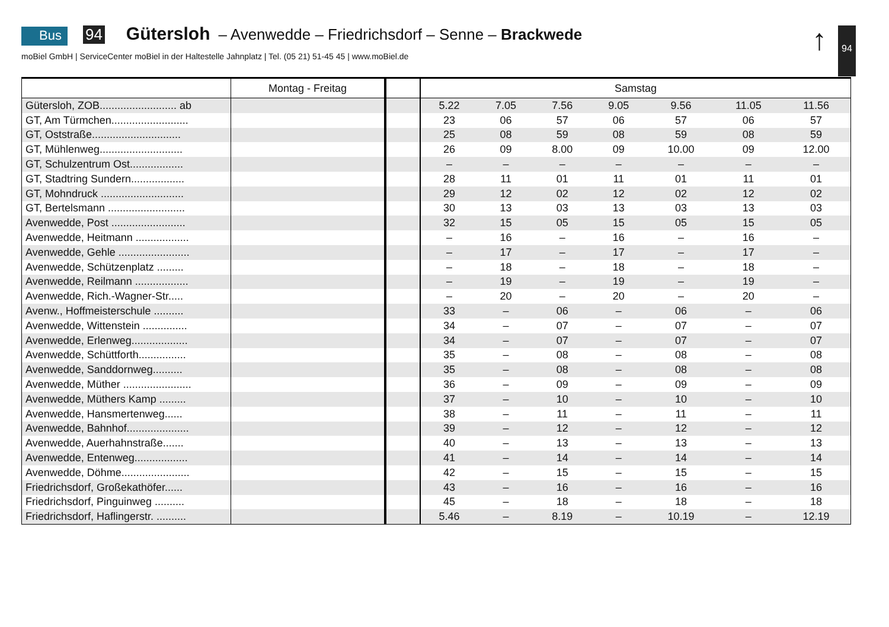Bus 94 Gütersloh – Avenwedde – Friedrichsdorf – Senne – Brackwede
moBiel GmbH | ServiceCenter moBiel in der Haltestelle Jahnplatz | Tel. (05 21) 51-45 45 | www.moBiel.de
↑ 94
| | Montag - Freitag | | Samstag | | | | | | |
| --- | --- | --- | --- | --- | --- | --- | --- | --- | --- |
| Gütersloh, ZOB.......................... ab | | | 5.22 | 7.05 | 7.56 | 9.05 | 9.56 | 11.05 | 11.56 |
| GT, Am Türmchen.......................... | | | 23 | 06 | 57 | 06 | 57 | 06 | 57 |
| GT, Oststraße.............................. | | | 25 | 08 | 59 | 08 | 59 | 08 | 59 |
| GT, Mühlenweg............................ | | | 26 | 09 | 8.00 | 09 | 10.00 | 09 | 12.00 |
| GT, Schulzentrum Ost.................. | | | – | – | – | – | – | – | – |
| GT, Stadtring Sundern.................. | | | 28 | 11 | 01 | 11 | 01 | 11 | 01 |
| GT, Mohndruck ............................ | | | 29 | 12 | 02 | 12 | 02 | 12 | 02 |
| GT, Bertelsmann .......................... | | | 30 | 13 | 03 | 13 | 03 | 13 | 03 |
| Avenwedde, Post ......................... | | | 32 | 15 | 05 | 15 | 05 | 15 | 05 |
| Avenwedde, Heitmann .................. | | | – | 16 | – | 16 | – | 16 | – |
| Avenwedde, Gehle ........................ | | | – | 17 | – | 17 | – | 17 | – |
| Avenwedde, Schützenplatz ......... | | | – | 18 | – | 18 | – | 18 | – |
| Avenwedde, Reilmann .................. | | | – | 19 | – | 19 | – | 19 | – |
| Avenwedde, Rich.-Wagner-Str..... | | | – | 20 | – | 20 | – | 20 | – |
| Avenw., Hoffmeisterschule .......... | | | 33 | – | 06 | – | 06 | – | 06 |
| Avenwedde, Wittenstein ............... | | | 34 | – | 07 | – | 07 | – | 07 |
| Avenwedde, Erlenweg................... | | | 34 | – | 07 | – | 07 | – | 07 |
| Avenwedde, Schüttforth................ | | | 35 | – | 08 | – | 08 | – | 08 |
| Avenwedde, Sanddornweg.......... | | | 35 | – | 08 | – | 08 | – | 08 |
| Avenwedde, Müther ....................... | | | 36 | – | 09 | – | 09 | – | 09 |
| Avenwedde, Müthers Kamp ......... | | | 37 | – | 10 | – | 10 | – | 10 |
| Avenwedde, Hansmertenweg...... | | | 38 | – | 11 | – | 11 | – | 11 |
| Avenwedde, Bahnhof..................... | | | 39 | – | 12 | – | 12 | – | 12 |
| Avenwedde, Auerhahnstraße....... | | | 40 | – | 13 | – | 13 | – | 13 |
| Avenwedde, Entenweg.................. | | | 41 | – | 14 | – | 14 | – | 14 |
| Avenwedde, Döhme....................... | | | 42 | – | 15 | – | 15 | – | 15 |
| Friedrichsdorf, Großekathöfer...... | | | 43 | – | 16 | – | 16 | – | 16 |
| Friedrichsdorf, Pinguinweg .......... | | | 45 | – | 18 | – | 18 | – | 18 |
| Friedrichsdorf, Haflingerstr. .......... | | | 5.46 | – | 8.19 | – | 10.19 | – | 12.19 |